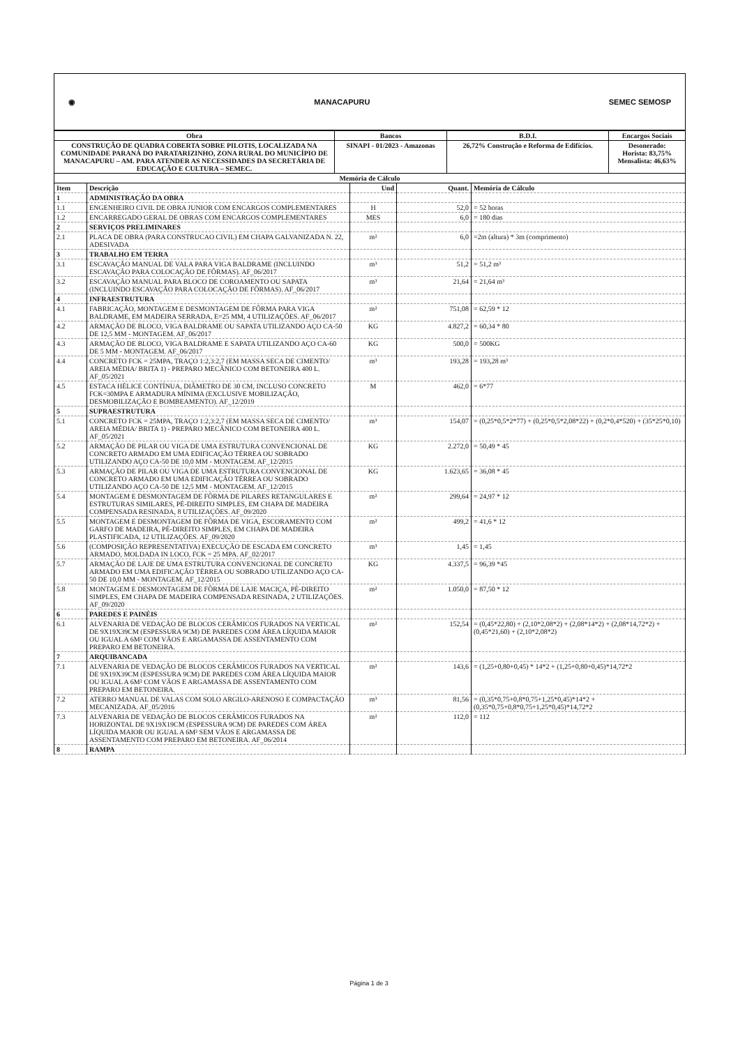◉ MANACAPURU SEMEC SEMOSP
| Obra | Bancos | B.D.I. | Encargos Sociais |
| CONSTRUÇÃO DE QUADRA COBERTA SOBRE PILOTIS, LOCALIZADA NA COMUNIDADE PARANÁ DO PARATARIZINHO, ZONA RURAL DO MUNICÍPIO DE MANACAPURU – AM. PARA ATENDER AS NECESSIDADES DA SECRETÁRIA DE EDUCAÇÃO E CULTURA – SEMEC. | SINAPI - 01/2023 - Amazonas | 26,72% Construção e Reforma de Edifícios. | Desonerado: Horista: 83,75% Mensalista: 46,63% |
| Memória de Cálculo | | | |
| Item | Descrição | Und | Quant. | Memória de Cálculo |
| 1 | ADMINISTRAÇÃO DA OBRA | | | |
| 1.1 | ENGENHEIRO CIVIL DE OBRA JUNIOR COM ENCARGOS COMPLEMENTARES | H | 52,0 | = 52 horas |
| 1.2 | ENCARREGADO GERAL DE OBRAS COM ENCARGOS COMPLEMENTARES | MES | 6,0 | = 180 dias |
| 2 | SERVIÇOS PRELIMINARES | | | |
| 2.1 | PLACA DE OBRA (PARA CONSTRUCAO CIVIL) EM CHAPA GALVANIZADA N. 22, ADESIVADA | m² | 6,0 | =2m (altura) * 3m (comprimento) |
| 3 | TRABALHO EM TERRA | | | |
| 3.1 | ESCAVAÇÃO MANUAL DE VALA PARA VIGA BALDRAME (INCLUINDO ESCAVAÇÃO PARA COLOCAÇÃO DE FÔRMAS). AF_06/2017 | m³ | 51,2 | = 51,2 m³ |
| 3.2 | ESCAVAÇÃO MANUAL PARA BLOCO DE COROAMENTO OU SAPATA (INCLUINDO ESCAVAÇÃO PARA COLOCAÇÃO DE FÔRMAS). AF_06/2017 | m³ | 21,64 | = 21,64 m³ |
| 4 | INFRAESTRUTURA | | | |
| 4.1 | FABRICAÇÃO, MONTAGEM E DESMONTAGEM DE FÔRMA PARA VIGA BALDRAME, EM MADEIRA SERRADA, E=25 MM, 4 UTILIZAÇÕES. AF_06/2017 | m² | 751,08 | = 62,59 * 12 |
| 4.2 | ARMAÇÃO DE BLOCO, VIGA BALDRAME OU SAPATA UTILIZANDO AÇO CA-50 DE 12,5 MM - MONTAGEM. AF_06/2017 | KG | 4.827,2 | = 60,34 * 80 |
| 4.3 | ARMAÇÃO DE BLOCO, VIGA BALDRAME E SAPATA UTILIZANDO AÇO CA-60 DE 5 MM - MONTAGEM. AF_06/2017 | KG | 500,0 | = 500KG |
| 4.4 | CONCRETO FCK = 25MPA, TRAÇO 1:2,3:2,7 (EM MASSA SECA DE CIMENTO/ AREIA MÉDIA/ BRITA 1) - PREPARO MECÂNICO COM BETONEIRA 400 L. AF_05/2021 | m³ | 193,28 | = 193,28 m³ |
| 4.5 | ESTACA HÉLICE CONTÍNUA, DIÂMETRO DE 30 CM, INCLUSO CONCRETO FCK=30MPA E ARMADURA MÍNIMA (EXCLUSIVE MOBILIZAÇÃO, DESMOBILIZAÇÃO E BOMBEAMENTO). AF_12/2019 | M | 462,0 | = 6*77 |
| 5 | SUPRAESTRUTURA | | | |
| 5.1 | CONCRETO FCK = 25MPA, TRAÇO 1:2,3:2,7 (EM MASSA SECA DE CIMENTO/ AREIA MÉDIA/ BRITA 1) - PREPARO MECÂNICO COM BETONEIRA 400 L. AF_05/2021 | m³ | 154,07 | = (0,25*0,5*2*77) + (0,25*0,5*2,08*22) + (0,2*0,4*520) + (35*25*0,10) |
| 5.2 | ARMAÇÃO DE PILAR OU VIGA DE UMA ESTRUTURA CONVENCIONAL DE CONCRETO ARMADO EM UMA EDIFICAÇÃO TÉRREA OU SOBRADO UTILIZANDO AÇO CA-50 DE 10,0 MM - MONTAGEM. AF_12/2015 | KG | 2.272,0 | = 50,49 * 45 |
| 5.3 | ARMAÇÃO DE PILAR OU VIGA DE UMA ESTRUTURA CONVENCIONAL DE CONCRETO ARMADO EM UMA EDIFICAÇÃO TÉRREA OU SOBRADO UTILIZANDO AÇO CA-50 DE 12,5 MM - MONTAGEM. AF_12/2015 | KG | 1.623,65 | = 36,08 * 45 |
| 5.4 | MONTAGEM E DESMONTAGEM DE FÔRMA DE PILARES RETANGULARES E ESTRUTURAS SIMILARES, PÉ-DIREITO SIMPLES, EM CHAPA DE MADEIRA COMPENSADA RESINADA, 8 UTILIZAÇÕES. AF_09/2020 | m² | 299,64 | = 24,97 * 12 |
| 5.5 | MONTAGEM E DESMONTAGEM DE FÔRMA DE VIGA, ESCORAMENTO COM GARFO DE MADEIRA, PÉ-DIREITO SIMPLES, EM CHAPA DE MADEIRA PLASTIFICADA, 12 UTILIZAÇÕES. AF_09/2020 | m² | 499,2 | = 41,6 * 12 |
| 5.6 | (COMPOSIÇÃO REPRESENTATIVA) EXECUÇÃO DE ESCADA EM CONCRETO ARMADO, MOLDADA IN LOCO, FCK = 25 MPA. AF_02/2017 | m³ | 1,45 | = 1,45 |
| 5.7 | ARMAÇÃO DE LAJE DE UMA ESTRUTURA CONVENCIONAL DE CONCRETO ARMADO EM UMA EDIFICAÇÃO TÉRREA OU SOBRADO UTILIZANDO AÇO CA-50 DE 10,0 MM - MONTAGEM. AF_12/2015 | KG | 4.337,5 | = 96,39 *45 |
| 5.8 | MONTAGEM E DESMONTAGEM DE FÔRMA DE LAJE MACIÇA, PÉ-DIREITO SIMPLES, EM CHAPA DE MADEIRA COMPENSADA RESINADA, 2 UTILIZAÇÕES. AF_09/2020 | m² | 1.050,0 | = 87,50 * 12 |
| 6 | PAREDES E PAINÉIS | | | |
| 6.1 | ALVENARIA DE VEDAÇÃO DE BLOCOS CERÂMICOS FURADOS NA VERTICAL DE 9X19X39CM (ESPESSURA 9CM) DE PAREDES COM ÁREA LÍQUIDA MAIOR OU IGUAL A 6M² COM VÃOS E ARGAMASSA DE ASSENTAMENTO COM PREPARO EM BETONEIRA. | m² | 152,54 | = (0,45*22,80) + (2,10*2,08*2) + (2,08*14*2) + (2,08*14,72*2) + (0,45*21,60) + (2,10*2,08*2) |
| 7 | ARQUIBANCADA | | | |
| 7.1 | ALVENARIA DE VEDAÇÃO DE BLOCOS CERÂMICOS FURADOS NA VERTICAL DE 9X19X39CM (ESPESSURA 9CM) DE PAREDES COM ÁREA LÍQUIDA MAIOR OU IGUAL A 6M² COM VÃOS E ARGAMASSA DE ASSENTAMENTO COM PREPARO EM BETONEIRA. | m² | 143,6 | = (1,25+0,80+0,45) * 14*2 + (1,25+0,80+0,45)*14,72*2 |
| 7.2 | ATERRO MANUAL DE VALAS COM SOLO ARGILO-ARENOSO E COMPACTAÇÃO MECANIZADA. AF_05/2016 | m³ | 81,56 | = (0,35*0,75+0,8*0,75+1,25*0,45)*14*2 + (0,35*0,75+0,8*0,75+1,25*0,45)*14,72*2 |
| 7.3 | ALVENARIA DE VEDAÇÃO DE BLOCOS CERÂMICOS FURADOS NA HORIZONTAL DE 9X19X19CM (ESPESSURA 9CM) DE PAREDES COM ÁREA LÍQUIDA MAIOR OU IGUAL A 6M² SEM VÃOS E ARGAMASSA DE ASSENTAMENTO COM PREPARO EM BETONEIRA. AF_06/2014 | m² | 112,0 | = 112 |
| 8 | RAMPA | | | |
Página 1 de 3